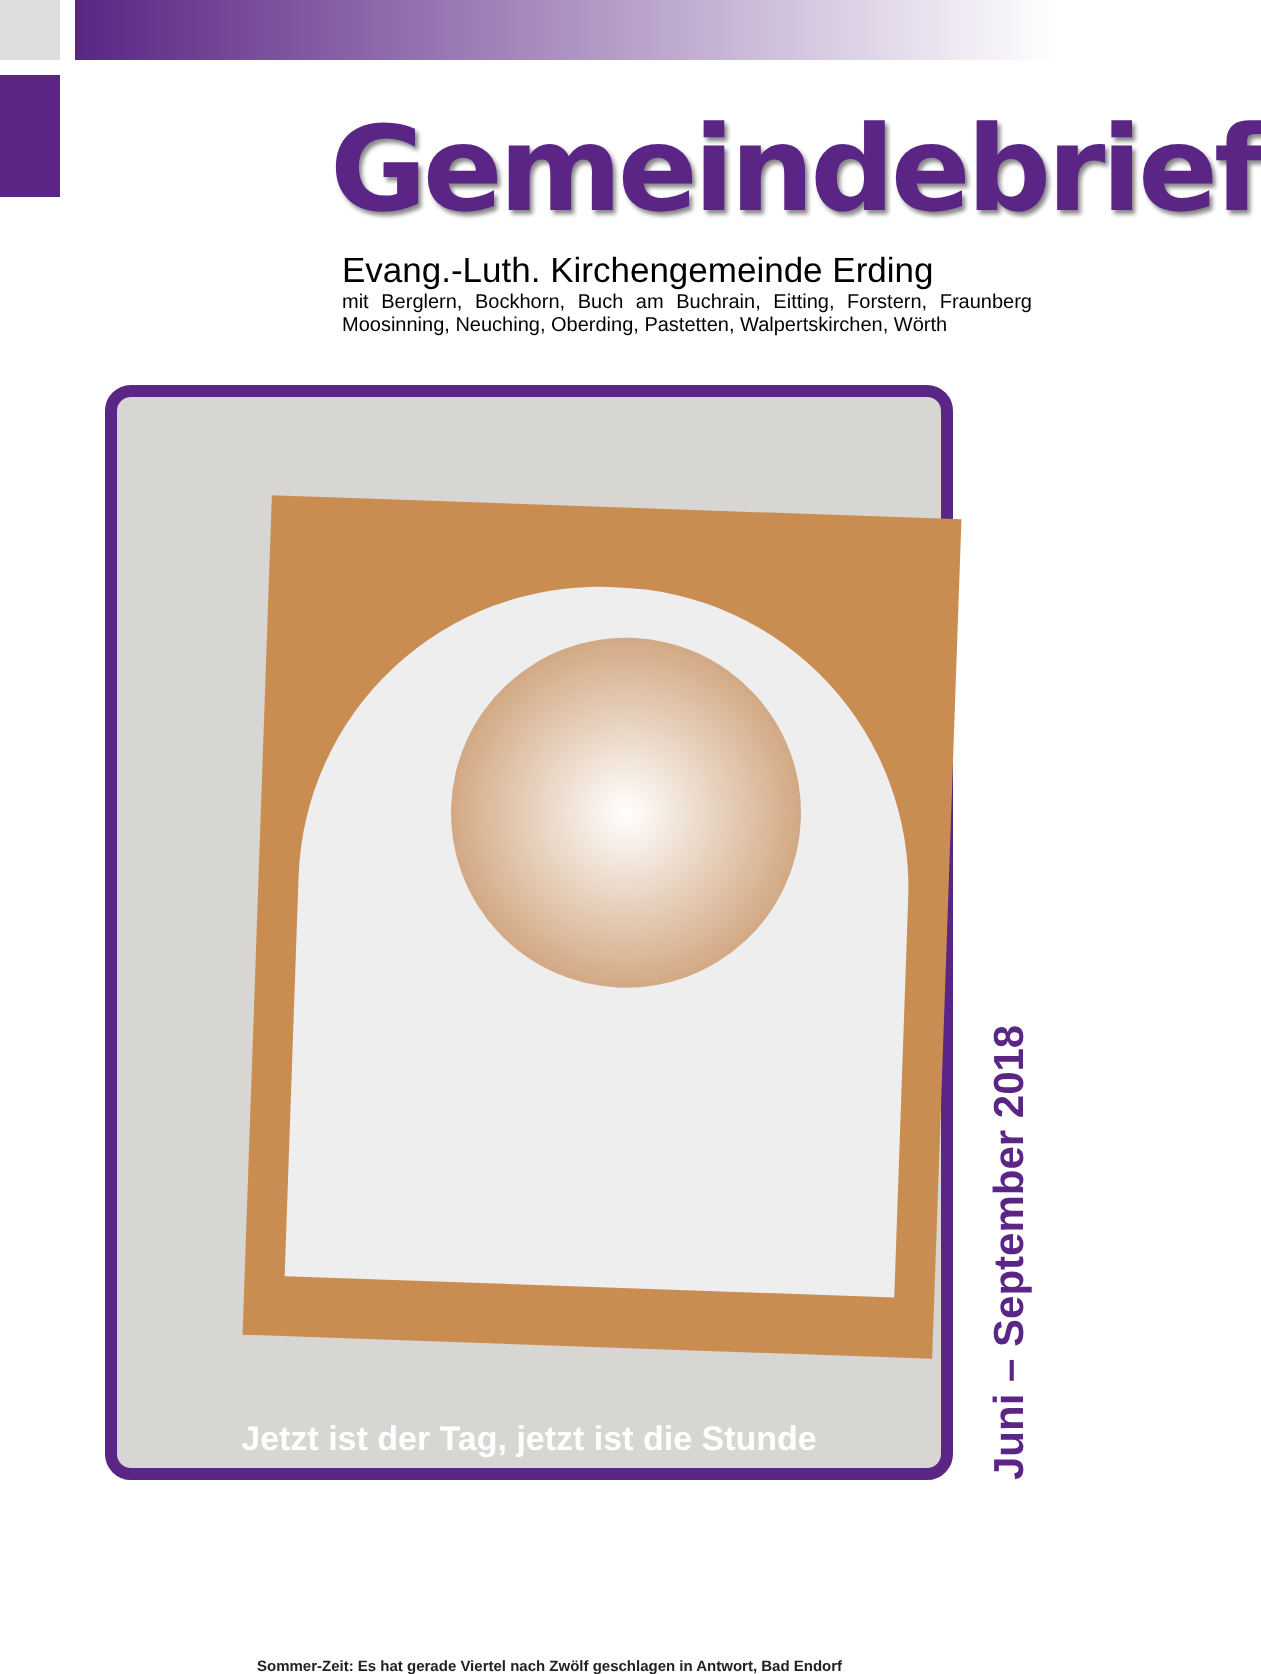Gemeindebrief
Evang.-Luth. Kirchengemeinde Erding
mit Berglern, Bockhorn, Buch am Buchrain, Eitting, Forstern, Fraunberg Moosinning, Neuching, Oberding, Pastetten, Walpertskirchen, Wörth
Sommer-Zeit: Es hat gerade Viertel nach Zwölf geschlagen in Antwort, Bad Endorf
Jetzt ist der Tag, jetzt ist die Stunde
Juni – September 2018